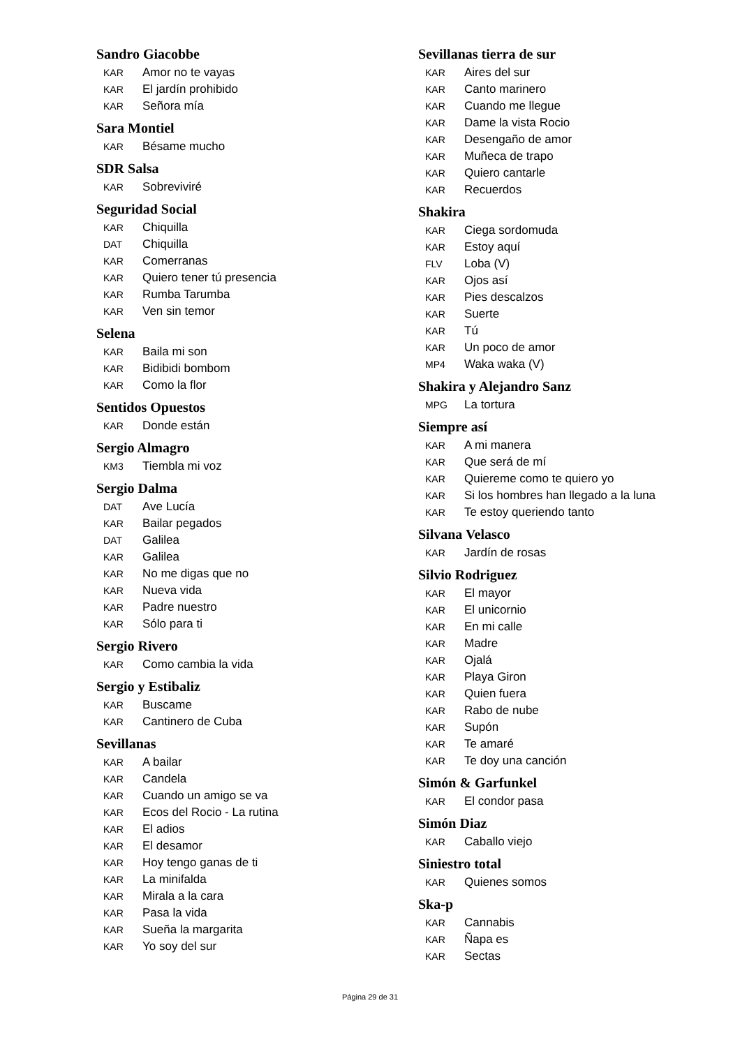Sandro Giacobbe
KAR Amor no te vayas
KAR El jardín prohibido
KAR Señora mía
Sara Montiel
KAR Bésame mucho
SDR Salsa
KAR Sobreviviré
Seguridad Social
KAR Chiquilla
DAT Chiquilla
KAR Comerranas
KAR Quiero tener tú presencia
KAR Rumba Tarumba
KAR Ven sin temor
Selena
KAR Baila mi son
KAR Bidibidi bombom
KAR Como la flor
Sentidos Opuestos
KAR Donde están
Sergio Almagro
KM3 Tiembla mi voz
Sergio Dalma
DAT Ave Lucía
KAR Bailar pegados
DAT Galilea
KAR Galilea
KAR No me digas que no
KAR Nueva vida
KAR Padre nuestro
KAR Sólo para ti
Sergio Rivero
KAR Como cambia la vida
Sergio y Estibaliz
KAR Buscame
KAR Cantinero de Cuba
Sevillanas
KAR A bailar
KAR Candela
KAR Cuando un amigo se va
KAR Ecos del Rocio - La rutina
KAR El adios
KAR El desamor
KAR Hoy tengo ganas de ti
KAR La minifalda
KAR Mirala a la cara
KAR Pasa la vida
KAR Sueña la margarita
KAR Yo soy del sur
Sevillanas tierra de sur
KAR Aires del sur
KAR Canto marinero
KAR Cuando me llegue
KAR Dame la vista Rocio
KAR Desengaño de amor
KAR Muñeca de trapo
KAR Quiero cantarle
KAR Recuerdos
Shakira
KAR Ciega sordomuda
KAR Estoy aquí
FLV Loba (V)
KAR Ojos así
KAR Pies descalzos
KAR Suerte
KAR Tú
KAR Un poco de amor
MP4 Waka waka (V)
Shakira y Alejandro Sanz
MPG La tortura
Siempre así
KAR A mi manera
KAR Que será de mí
KAR Quiereme como te quiero yo
KAR Si los hombres han llegado a la luna
KAR Te estoy queriendo tanto
Silvana Velasco
KAR Jardín de rosas
Silvio Rodriguez
KAR El mayor
KAR El unicornio
KAR En mi calle
KAR Madre
KAR Ojalá
KAR Playa Giron
KAR Quien fuera
KAR Rabo de nube
KAR Supón
KAR Te amaré
KAR Te doy una canción
Simón & Garfunkel
KAR El condor pasa
Simón Diaz
KAR Caballo viejo
Siniestro total
KAR Quienes somos
Ska-p
KAR Cannabis
KAR Ñapa es
KAR Sectas
Página 29 de 31